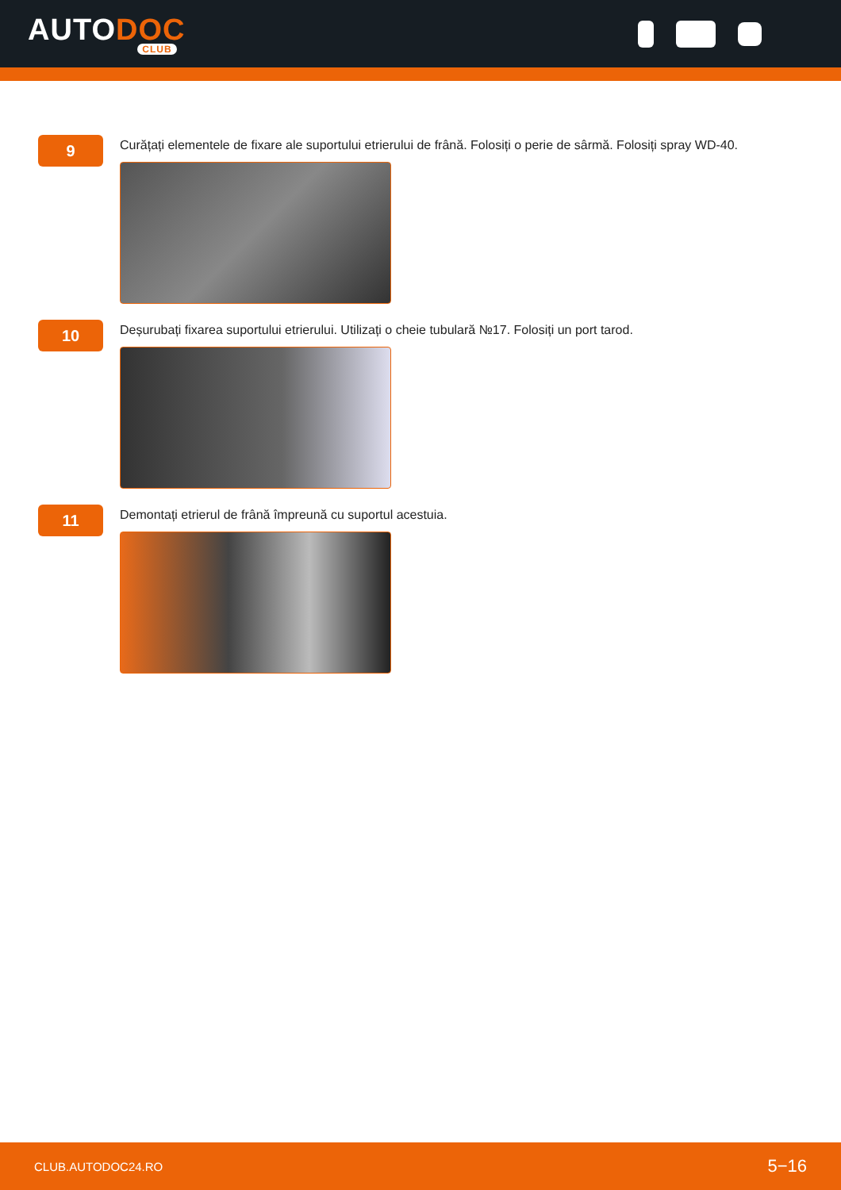AUTODOC
CLUB
9
Curățați elementele de fixare ale suportului etrierului de frână. Folosiți o perie de sârmă. Folosiți spray WD-40.
10
Deșurubați fixarea suportului etrierului. Utilizați o cheie tubulară №17. Folosiți un port tarod.
11
Demontați etrierul de frână împreună cu suportul acestuia.
CLUB.AUTODOC24.RO 5−16